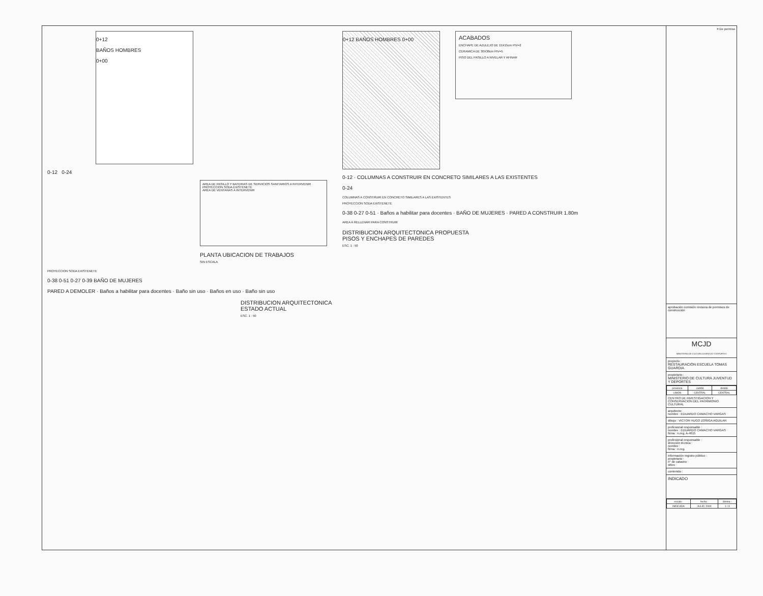0+12
BAÑOS HOMBRES
0+00
0-12 0-24
AREA DE PASILLO Y BATERIAS DE SERVICIOS SANITARIOS A INTERVENIR
PROYECCION SODA EXISTENETE
AREA DE VENTANAS A INTERVENIR
PLANTA UBICACION DE TRABAJOS
SIN ESCALA
PROYECCION SODA EXISTENETE
0-38 0-51 0-27 0-39 BAÑO DE MUJERES
PARED A DEMOLER · Baños a habilitar para docentes · Baño sin uso · Baños en uso · Baño sin uso
DISTRIBUCION ARQUITECTONICA
ESTADO ACTUAL
ESC. 1 : 50
0+12 BAÑOS HOMBRES 0+00
ACABADOS
ENCHAPE DE AZULEJO DE 15X15cm PIV=2
CERAMICA DE 30X30cm PIV=5
PISO DEL PASILLO A NIVELAR Y AFINAR
0-12 · COLUMNAS A CONSTRUIR EN CONCRETO SIMILARES A LAS EXISTENTES
0-24
COLUMNAS A CONSTRUIR EN CONCRETO SIMILARES A LAS EXISTENTES
PROYECCION SODA EXISTENETE
0-38 0-27 0-51 · Baños a habilitar para docentes · BAÑO DE MUJERES · PARED A CONSTRUIR 1.80m
AREA A RELLENAR PARA CONSTRUIR
DISTRIBUCION ARQUITECTONICA PROPUESTA
PISOS Y ENCHAPES DE PAREDES
ESC. 1 : 50
# De permiso
aprobación comisión revisora de permisos de construcción
MCJD
MINISTERIO DE CULTURA JUVENTUD Y DEPORTES
proyecto :
RESTAURACIÓN ESCUELA TOMAS GUARDIA
propietario :
MINISTERIO DE CULTURA JUVENTUD Y DEPORTES
| provincia | cantón | distrito |
| --- | --- | --- |
| LIMON | CENTRAL | CENTRAL |
CENTRO DE INVESTIGACION Y CONSERVACION DEL PATRIMONIO CULTURAL
arquitecto:
nombre : EDUARDO CAMACHO VARGAS
dibujo : VICTOR HUGO ZOÑIGA AGUILAR
profesional responsable :
nombre : EDUARDO CAMACHO VARGAS
firma : n.reg. A-4615
profesional responsable :
dirección técnica :
nombre :
firma : n.reg.
información registro público :
propietario :
n° de catastro :
sitios :
contenido :
INDICADO
| escala : | fecha : | lámina : |
| --- | --- | --- |
| INDICADA | JULIO, 2000 | 1 / 3 |